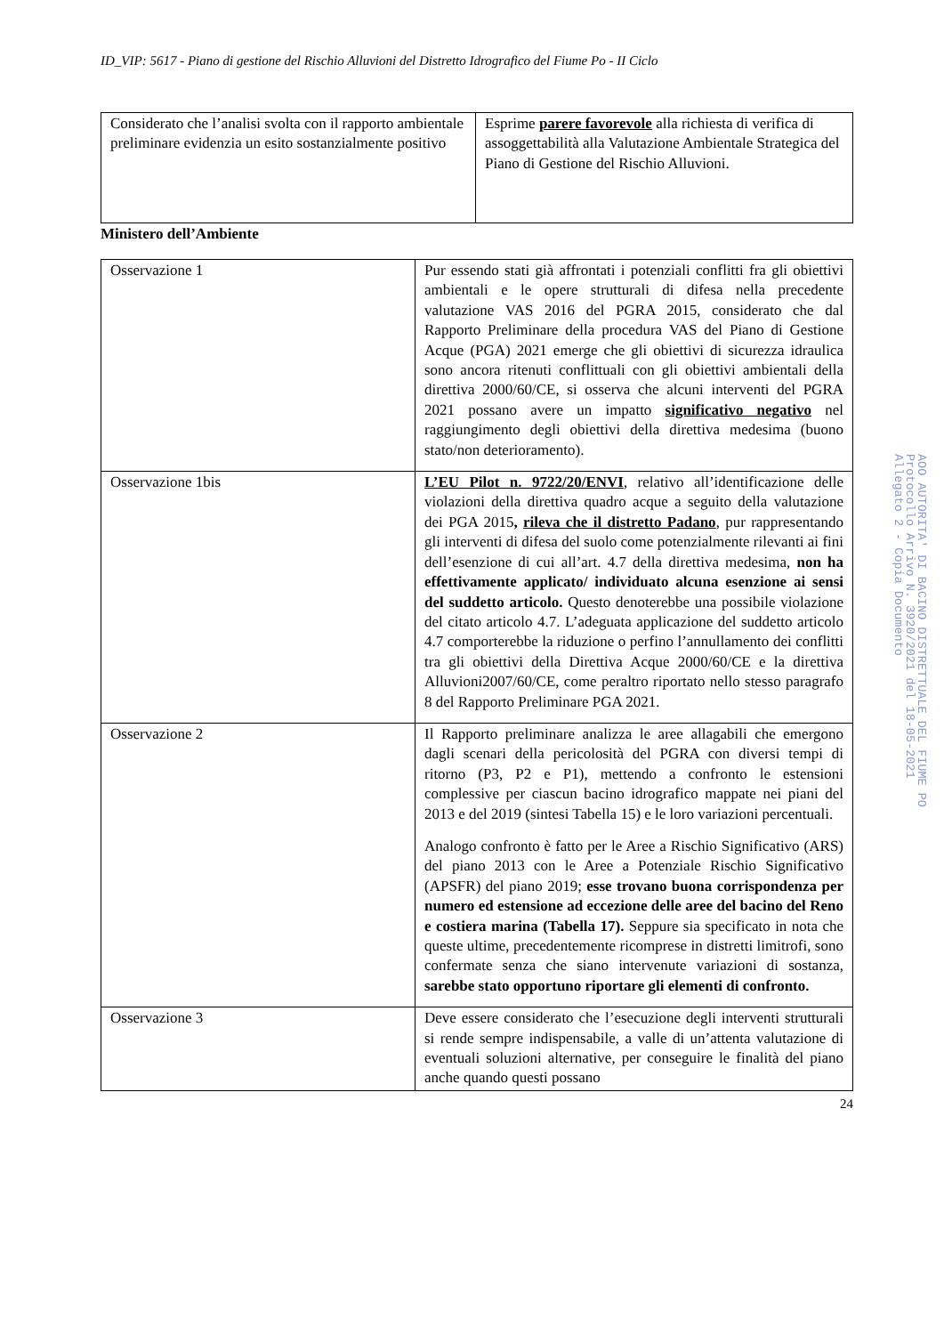ID_VIP: 5617 - Piano di gestione del Rischio Alluvioni del Distretto Idrografico del Fiume Po - II Ciclo
| Considerato che l’analisi svolta con il rapporto ambientale preliminare evidenzia un esito sostanzialmente positivo | Esprime parere favorevole alla richiesta di verifica di assoggettabilità alla Valutazione Ambientale Strategica del Piano di Gestione del Rischio Alluvioni. |
Ministero dell’Ambiente
| Osservazione 1 | Pur essendo stati già affrontati i potenziali conflitti fra gli obiettivi ambientali e le opere strutturali di difesa nella precedente valutazione VAS 2016 del PGRA 2015, considerato che dal Rapporto Preliminare della procedura VAS del Piano di Gestione Acque (PGA) 2021 emerge che gli obiettivi di sicurezza idraulica sono ancora ritenuti conflittuali con gli obiettivi ambientali della direttiva 2000/60/CE, si osserva che alcuni interventi del PGRA 2021 possano avere un impatto significativo negativo nel raggiungimento degli obiettivi della direttiva medesima (buono stato/non deterioramento). |
| Osservazione 1bis | L’EU Pilot n. 9722/20/ENVI , relativo all’identificazione delle violazioni della direttiva quadro acque a seguito della valutazione dei PGA 2015 , rileva che il distretto Padano , pur rappresentando gli interventi di difesa del suolo come potenzialmente rilevanti ai fini dell’esenzione di cui all’art. 4.7 della direttiva medesima, non ha effettivamente applicato/ individuato alcuna esenzione ai sensi del suddetto articolo. Questo denoterebbe una possibile violazione del citato articolo 4.7. L’adeguata applicazione del suddetto articolo 4.7 comporterebbe la riduzione o perfino l’annullamento dei conflitti tra gli obiettivi della Direttiva Acque 2000/60/CE e la direttiva Alluvioni2007/60/CE, come peraltro riportato nello stesso paragrafo 8 del Rapporto Preliminare PGA 2021. |
| Osservazione 2 | Il Rapporto preliminare analizza le aree allagabili che emergono dagli scenari della pericolosità del PGRA con diversi tempi di ritorno (P3, P2 e P1), mettendo a confronto le estensioni complessive per ciascun bacino idrografico mappate nei piani del 2013 e del 2019 (sintesi Tabella 15) e le loro variazioni percentuali. Analogo confronto è fatto per le Aree a Rischio Significativo (ARS) del piano 2013 con le Aree a Potenziale Rischio Significativo (APSFR) del piano 2019; esse trovano buona corrispondenza per numero ed estensione ad eccezione delle aree del bacino del Reno e costiera marina (Tabella 17). Seppure sia specificato in nota che queste ultime, precedentemente ricomprese in distretti limitrofi, sono confermate senza che siano intervenute variazioni di sostanza, sarebbe stato opportuno riportare gli elementi di confronto. |
| Osservazione 3 | Deve essere considerato che l’esecuzione degli interventi strutturali si rende sempre indispensabile, a valle di un’attenta valutazione di eventuali soluzioni alternative, per conseguire le finalità del piano anche quando questi possano |
24
AOO AUTORITA' DI BACINO DISTRETTUALE DEL FIUME PO
Protocollo Arrivo N. 3920/2021 del 18-05-2021
Allegato 2 - Copia Documento